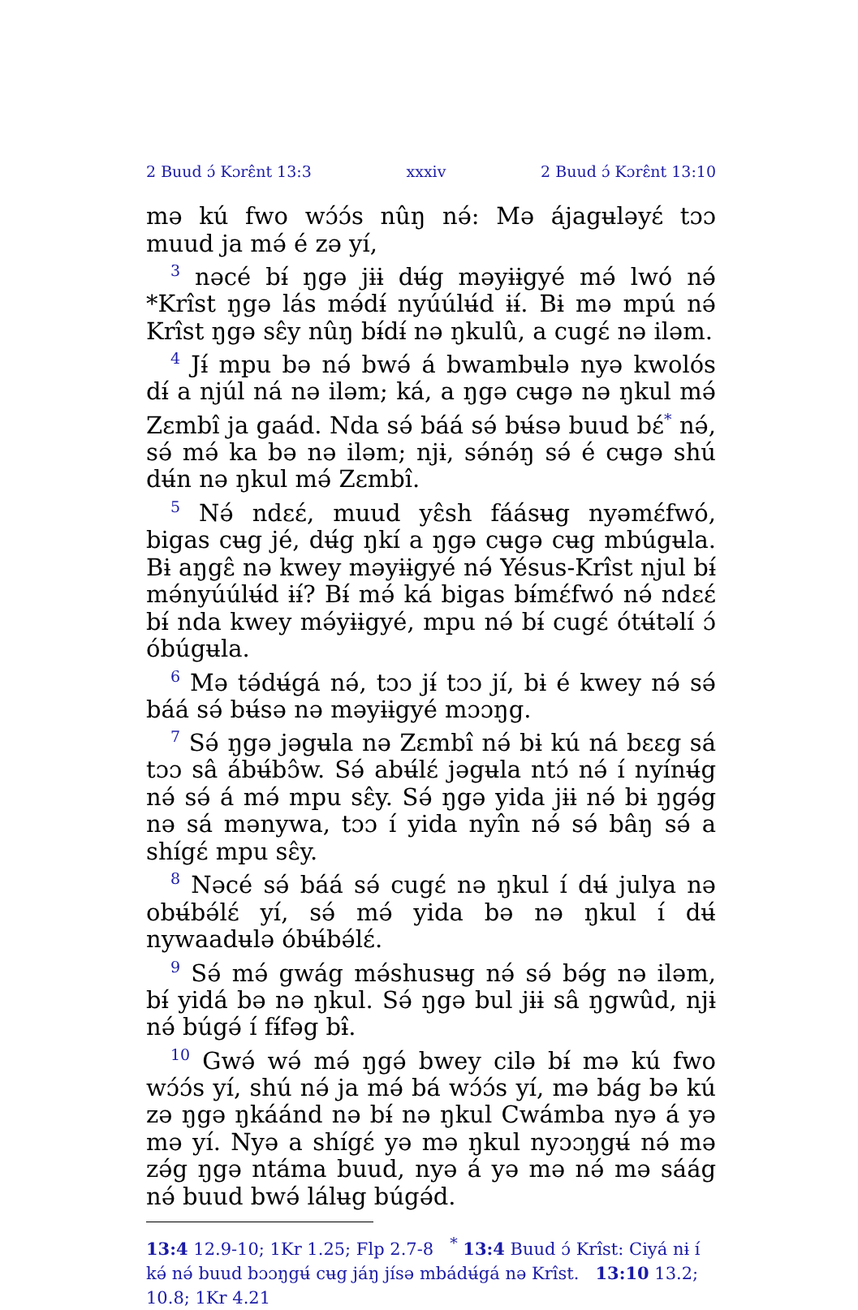2 Buud ɔ́ Kɔrɛ̂nt 13:3 xxxiv 2 Buud ɔ́ Kɔrɛ̂nt 13:10
mə kú fwo wɔ́ɔ́s nûŋ nə́: Mə ájagʉləyɛ́ tɔɔ muud ja mə́ é zə yí,
<sup>3</sup> nəcé bɨ́ ŋgə jɨɨ dʉ́g məyɨɨgyé mə́ lwó nə́ *Krîst ŋgə lás mə́dɨ́ nyúúlʉ́d ɨɨ́. Bɨ mə mpú nə́ Krîst ŋgə sɛ̂y nûŋ bɨ́dɨ́ nə ŋkulû, a cugɛ́ nə iləm.
<sup>4</sup> Jɨ́ mpu bə nə́ bwə́ á bwambʉlə nyə kwolós dɨ́ a njúl ná nə iləm; ká, a ŋgə cʉgə nə ŋkul mə́ Zɛmbî ja gaád. Nda sə́ báá sə́ bʉ́sə buud bɛ́<sup>*</sup> nə́, sə́ mə́ ka bə nə iləm; njɨ, sə́nə́ŋ sə́ é cʉgə shú dʉ́n nə ŋkul mə́ Zɛmbî.
<sup>5</sup> Nə́ ndɛɛ́, muud yɛ̂sh fáásʉg nyəmɛ́fwó, bigas cʉg jé, dʉ́g ŋkí a ŋgə cʉgə cʉg mbúgʉla. Bɨ aŋgɛ̂ nə kwey məyɨɨgyé nə́ Yésus-Krîst njul bɨ́ mə́nyúúlʉ́d ɨɨ́? Bɨ́ mə́ ká bigas bɨ́mɛ́fwó nə́ ndɛɛ́ bɨ́ nda kwey mə́yɨɨgyé, mpu nə́ bɨ́ cugɛ́ ótʉ́təlí ɔ́ óbúgʉla.
<sup>6</sup> Mə tə́dʉ́gá nə́, tɔɔ jɨ́ tɔɔ jí, bɨ é kwey nə́ sə́ báá sə́ bʉ́sə nə məyɨɨgyé mɔɔŋg.
<sup>7</sup> Sə́ ŋgə jəgʉla nə Zɛmbî nə́ bɨ kú ná bɛɛg sá tɔɔ sâ ábʉ́bɔ̂w. Sə́ abʉ́lɛ́ jəgʉla ntɔ́ nə́ í nyínʉ́g nə́ sə́ á mə́ mpu sɛ̂y. Sə́ ŋgə yida jɨɨ nə́ bɨ ŋgə́g nə sá mənywa, tɔɔ í yida nyîn nə́ sə́ bâŋ sə́ a shígɛ́ mpu sɛ̂y.
<sup>8</sup> Nəcé sə́ báá sə́ cugɛ́ nə ŋkul í dʉ́ julya nə obʉ́bə́lɛ́ yí, sə́ mə́ yida bə nə ŋkul í dʉ́ nywaadʉlə óbʉ́bə́lɛ́.
<sup>9</sup> Sə́ mə́ gwág mə́shusʉg nə́ sə́ bə́g nə iləm, bɨ́ yidá bə nə ŋkul. Sə́ ŋgə bul jɨɨ sâ ŋgwûd, njɨ nə́ búgə́ í fɨ́fəg bɨ̂.
<sup>10</sup> Gwə́ wə́ mə́ ŋgə́ bwey cilə bɨ́ mə kú fwo wɔ́ɔ́s yí, shú nə́ ja mə́ bá wɔ́ɔ́s yí, mə bág bə kú zə ŋgə ŋkáánd nə bɨ́ nə ŋkul Cwámba nyə á yə mə yí. Nyə a shígɛ́ yə mə ŋkul nyɔɔŋgʉ́ nə́ mə zə́g ŋgə ntáma buud, nyə á yə mə nə́ mə sáág nə́ buud bwə́ lálʉg búgə́d.
13:4 12.9-10; 1Kr 1.25; Flp 2.7-8 <sup>*</sup> 13:4 Buud ɔ́ Krîst: Ciyá nɨ í kə́ nə́ buud bɔɔŋgʉ́ cʉg jáŋ jísə mbádʉ́gá nə Krîst. 13:10 13.2; 10.8; 1Kr 4.21